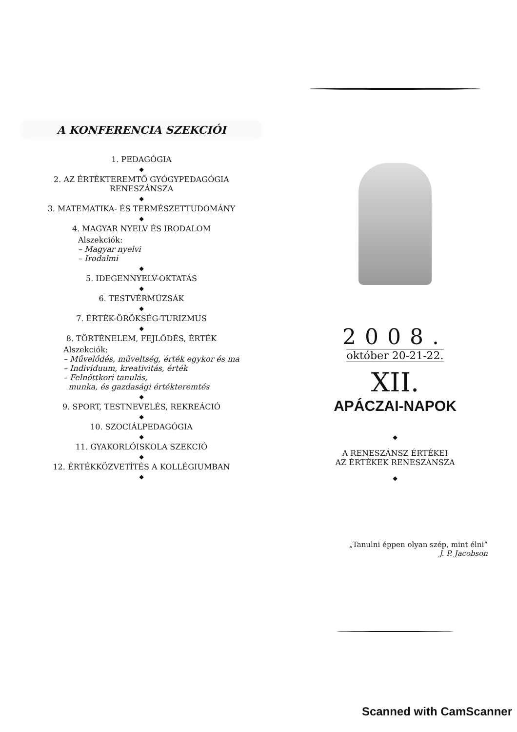A KONFERENCIA SZEKCIÓI
1. PEDAGÓGIA
◆
2. AZ ÉRTÉKTEREMTŐ GYÓGYPEDAGÓGIA
RENESZÁNSZA
◆
3. MATEMATIKA- ÉS TERMÉSZETTUDOMÁNY
◆
4. MAGYAR NYELV ÉS IRODALOM
Alszekciók:
– Magyar nyelvi
– Irodalmi
◆
5. IDEGENNYELV-OKTATÁS
◆
6. TESTVÉRMÚZSÁK
◆
7. ÉRTÉK-ÖRÖKSÉG-TURIZMUS
◆
8. TÖRTÉNELEM, FEJLŐDÉS, ÉRTÉK
Alszekciók:
– Művelődés, műveltség, érték egykor és ma
– Individuum, kreativitás, érték
– Felnőttkori tanulás,
munka, és gazdasági értékteremtés
◆
9. SPORT, TESTNEVELÉS, REKREÁCIÓ
◆
10. SZOCIÁLPEDAGÓGIA
◆
11. GYAKORLÓISKOLA SZEKCIÓ
◆
12. ÉRTÉKKÖZVETÍTÉS A KOLLÉGIUMBAN
◆
2008.
október 20-21-22.
XII.
APÁCZAI-NAPOK
◆
A RENESZÁNSZ ÉRTÉKEI
AZ ÉRTÉKEK RENESZÁNSZA
◆
„Tanulni éppen olyan szép, mint élni”
J. P. Jacobson
Scanned with CamScanner